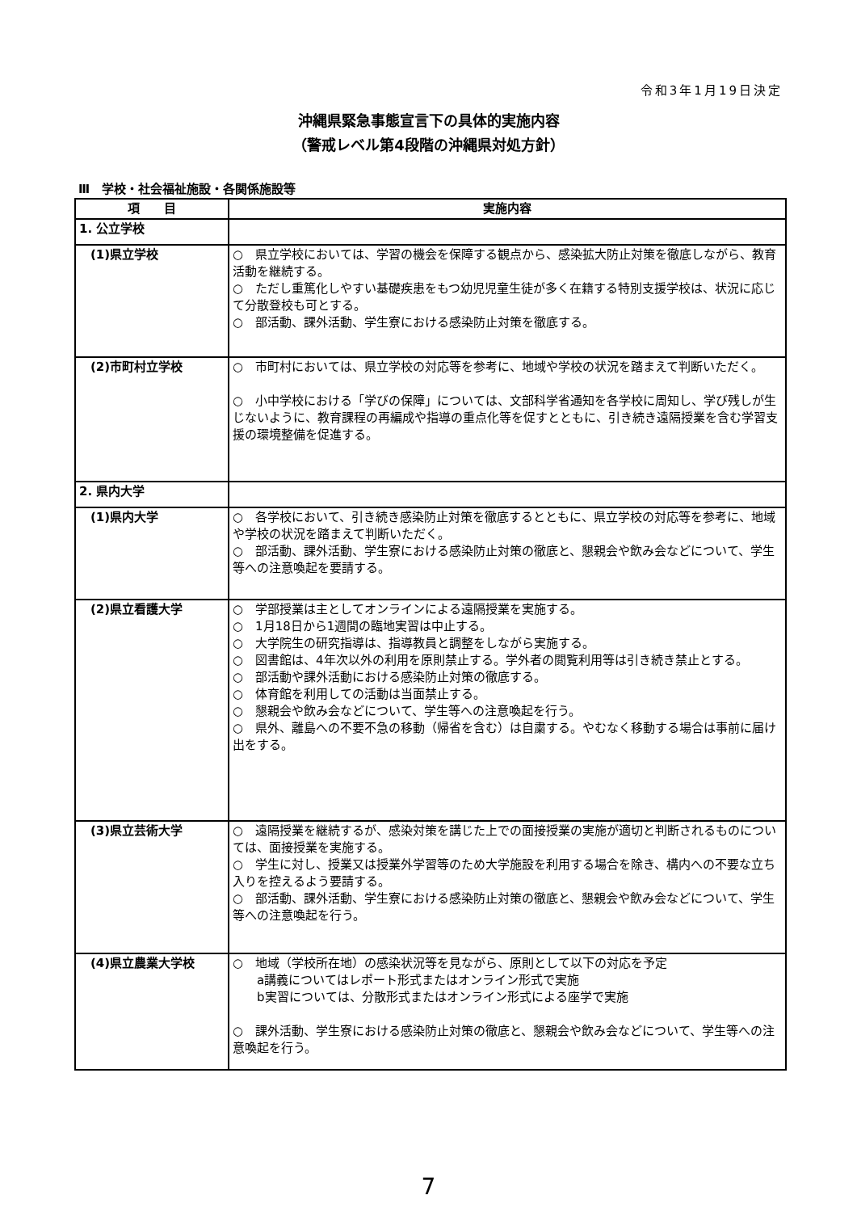令和3年1月19日決定
沖縄県緊急事態宣言下の具体的実施内容
（警戒レベル第4段階の沖縄県対処方針）
Ⅲ　学校・社会福祉施設・各関係施設等
| 項 目 | 実施内容 |
| --- | --- |
| 1. 公立学校 | |
| (1)県立学校 | ○ 県立学校においては、学習の機会を保障する観点から、感染拡大防止対策を徹底しながら、教育活動を継続する。 ○ ただし重篤化しやすい基礎疾患をもつ幼児児童生徒が多く在籍する特別支援学校は、状況に応じて分散登校も可とする。 ○ 部活動、課外活動、学生寮における感染防止対策を徹底する。 |
| (2)市町村立学校 | ○ 市町村においては、県立学校の対応等を参考に、地域や学校の状況を踏まえて判断いただく。 ○ 小中学校における「学びの保障」については、文部科学省通知を各学校に周知し、学び残しが生じないように、教育課程の再編成や指導の重点化等を促すとともに、引き続き遠隔授業を含む学習支援の環境整備を促進する。 |
| 2. 県内大学 | |
| (1)県内大学 | ○ 各学校において、引き続き感染防止対策を徹底するとともに、県立学校の対応等を参考に、地域や学校の状況を踏まえて判断いただく。 ○ 部活動、課外活動、学生寮における感染防止対策の徹底と、懇親会や飲み会などについて、学生等への注意喚起を要請する。 |
| (2)県立看護大学 | ○ 学部授業は主としてオンラインによる遠隔授業を実施する。 ○ 1月18日から1週間の臨地実習は中止する。 ○ 大学院生の研究指導は、指導教員と調整をしながら実施する。 ○ 図書館は、4年次以外の利用を原則禁止する。学外者の閲覧利用等は引き続き禁止とする。 ○ 部活動や課外活動における感染防止対策の徹底する。 ○ 体育館を利用しての活動は当面禁止する。 ○ 懇親会や飲み会などについて、学生等への注意喚起を行う。 ○ 県外、離島への不要不急の移動（帰省を含む）は自粛する。やむなく移動する場合は事前に届け出をする。 |
| (3)県立芸術大学 | ○ 遠隔授業を継続するが、感染対策を講じた上での面接授業の実施が適切と判断されるものについては、面接授業を実施する。 ○ 学生に対し、授業又は授業外学習等のため大学施設を利用する場合を除き、構内への不要な立ち入りを控えるよう要請する。 ○ 部活動、課外活動、学生寮における感染防止対策の徹底と、懇親会や飲み会などについて、学生等への注意喚起を行う。 |
| (4)県立農業大学校 | ○ 地域（学校所在地）の感染状況等を見ながら、原則として以下の対応を予定 a講義についてはレポート形式またはオンライン形式で実施 b実習については、分散形式またはオンライン形式による座学で実施 ○ 課外活動、学生寮における感染防止対策の徹底と、懇親会や飲み会などについて、学生等への注意喚起を行う。 |
7